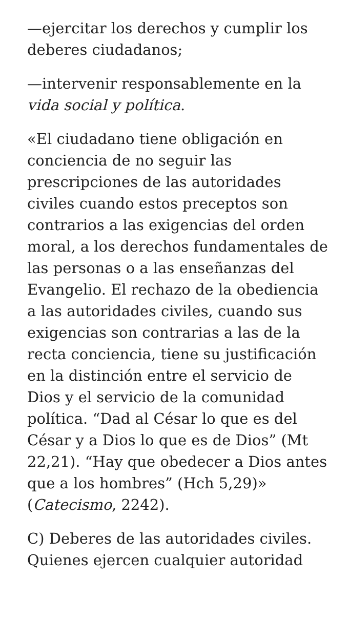—ejercitar los derechos y cumplir los deberes ciudadanos;
—intervenir responsablemente en la vida social y política.
«El ciudadano tiene obligación en conciencia de no seguir las prescripciones de las autoridades civiles cuando estos preceptos son contrarios a las exigencias del orden moral, a los derechos fundamentales de las personas o a las enseñanzas del Evangelio. El rechazo de la obediencia a las autoridades civiles, cuando sus exigencias son contrarias a las de la recta conciencia, tiene su justificación en la distinción entre el servicio de Dios y el servicio de la comunidad política. “Dad al César lo que es del César y a Dios lo que es de Dios” (Mt 22,21). “Hay que obedecer a Dios antes que a los hombres” (Hch 5,29)» (Catecismo, 2242).
C) Deberes de las autoridades civiles. Quienes ejercen cualquier autoridad